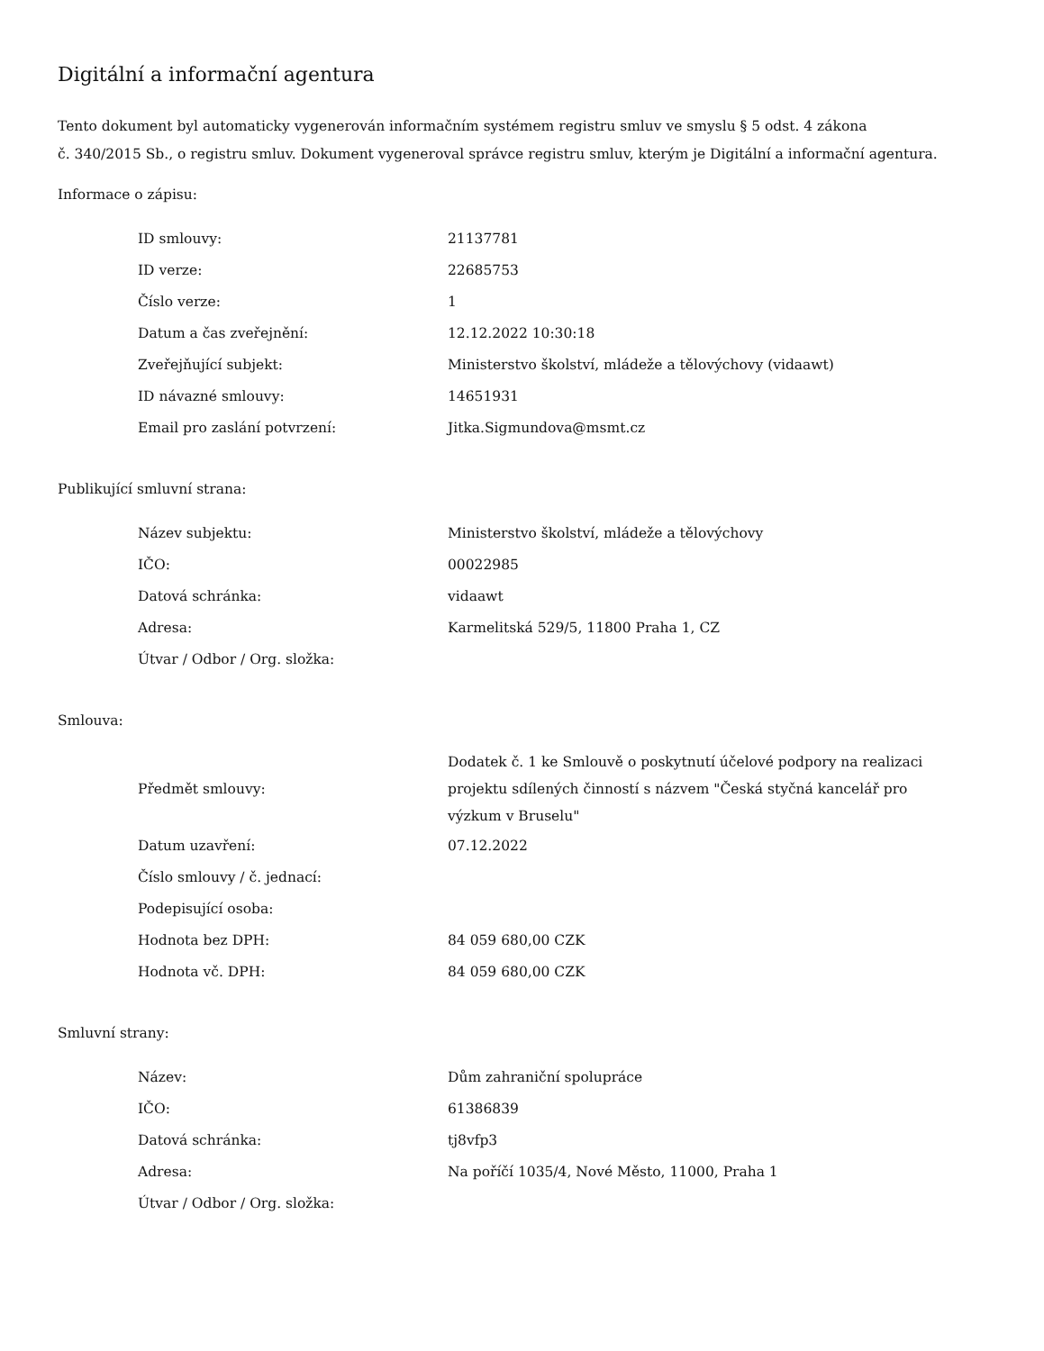Digitální a informační agentura
Tento dokument byl automaticky vygenerován informačním systémem registru smluv ve smyslu § 5 odst. 4 zákona
č. 340/2015 Sb., o registru smluv. Dokument vygeneroval správce registru smluv, kterým je Digitální a informační agentura.
Informace o zápisu:
| ID smlouvy: | 21137781 |
| ID verze: | 22685753 |
| Číslo verze: | 1 |
| Datum a čas zveřejnění: | 12.12.2022 10:30:18 |
| Zveřejňující subjekt: | Ministerstvo školství, mládeže a tělovýchovy (vidaawt) |
| ID návazné smlouvy: | 14651931 |
| Email pro zaslání potvrzení: | Jitka.Sigmundova@msmt.cz |
Publikující smluvní strana:
| Název subjektu: | Ministerstvo školství, mládeže a tělovýchovy |
| IČO: | 00022985 |
| Datová schránka: | vidaawt |
| Adresa: | Karmelitská 529/5, 11800 Praha 1, CZ |
| Útvar / Odbor / Org. složka: | |
Smlouva:
| Předmět smlouvy: | Dodatek č. 1 ke Smlouvě o poskytnutí účelové podpory na realizaci projektu sdílených činností s názvem "Česká styčná kancelář pro výzkum v Bruselu" |
| Datum uzavření: | 07.12.2022 |
| Číslo smlouvy / č. jednací: | |
| Podepisující osoba: | |
| Hodnota bez DPH: | 84 059 680,00 CZK |
| Hodnota vč. DPH: | 84 059 680,00 CZK |
Smluvní strany:
| Název: | Dům zahraniční spolupráce |
| IČO: | 61386839 |
| Datová schránka: | tj8vfp3 |
| Adresa: | Na poříčí 1035/4, Nové Město, 11000, Praha 1 |
| Útvar / Odbor / Org. složka: | |